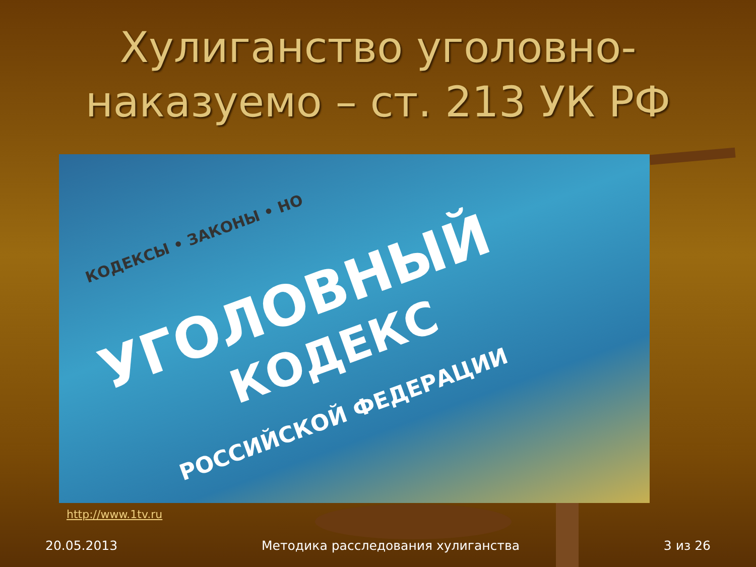Хулиганство уголовно-наказуемо – ст. 213 УК РФ
КОДЕКСЫ • ЗАКОНЫ • НО
УГОЛОВНЫЙ
КОДЕКС
РОССИЙСКОЙ ФЕДЕРАЦИИ
http://www.1tv.ru
20.05.2013 Методика расследования хулиганства 3 из 26